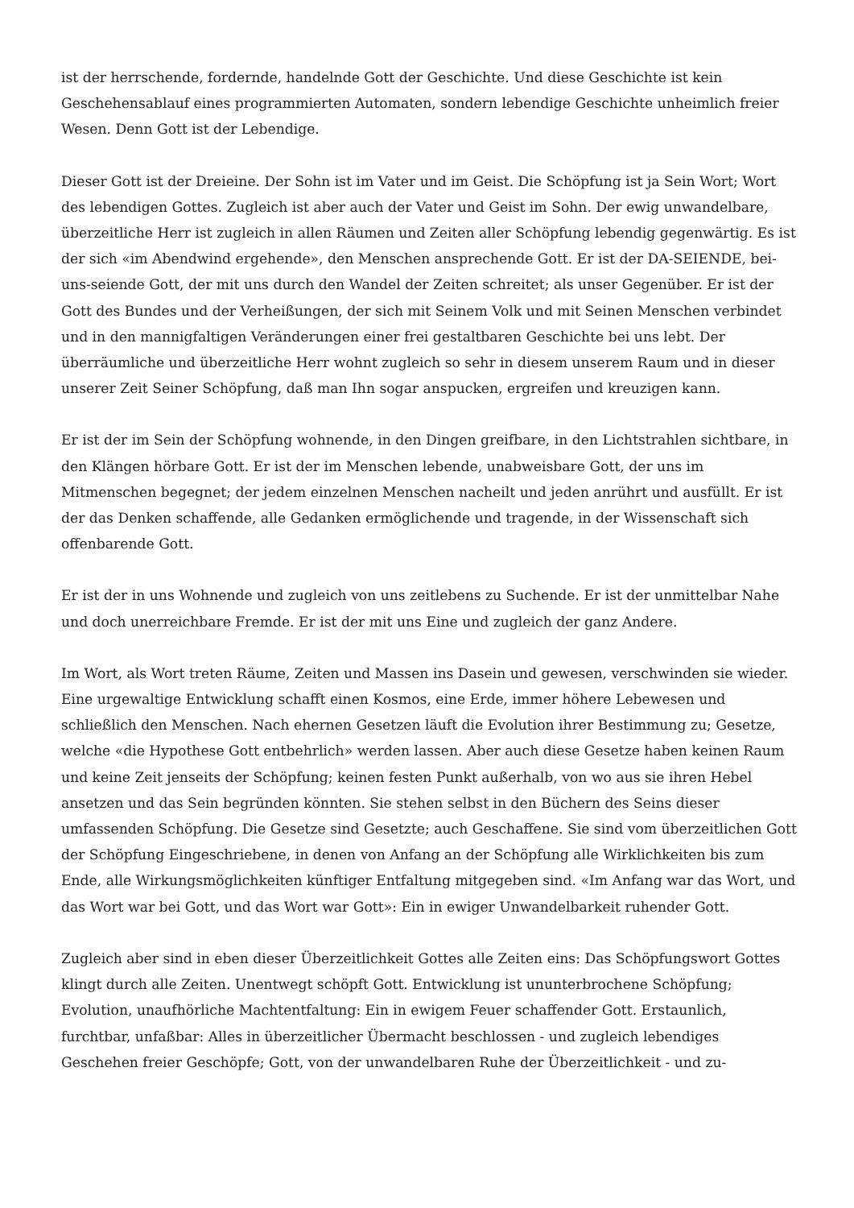ist der herrschende, fordernde, handelnde Gott der Geschichte. Und diese Geschichte ist kein Geschehensablauf eines programmierten Automaten, sondern lebendige Geschichte unheimlich freier Wesen. Denn Gott ist der Lebendige.
Dieser Gott ist der Dreieine. Der Sohn ist im Vater und im Geist. Die Schöpfung ist ja Sein Wort; Wort des lebendigen Gottes. Zugleich ist aber auch der Vater und Geist im Sohn. Der ewig unwandelbare, überzeitliche Herr ist zugleich in allen Räumen und Zeiten aller Schöpfung lebendig gegenwärtig. Es ist der sich «im Abendwind ergehende», den Menschen ansprechende Gott. Er ist der DA-SEIENDE, bei-uns-seiende Gott, der mit uns durch den Wandel der Zeiten schreitet; als unser Gegenüber. Er ist der Gott des Bundes und der Verheißungen, der sich mit Seinem Volk und mit Seinen Menschen verbindet und in den mannigfaltigen Veränderungen einer frei gestaltbaren Geschichte bei uns lebt. Der überräumliche und überzeitliche Herr wohnt zugleich so sehr in diesem unserem Raum und in dieser unserer Zeit Seiner Schöpfung, daß man Ihn sogar anspucken, ergreifen und kreuzigen kann.
Er ist der im Sein der Schöpfung wohnende, in den Dingen greifbare, in den Lichtstrahlen sichtbare, in den Klängen hörbare Gott. Er ist der im Menschen lebende, unabweisbare Gott, der uns im Mitmenschen begegnet; der jedem einzelnen Menschen nacheilt und jeden anrührt und ausfüllt. Er ist der das Denken schaffende, alle Gedanken ermöglichende und tragende, in der Wissenschaft sich offenbarende Gott.
Er ist der in uns Wohnende und zugleich von uns zeitlebens zu Suchende. Er ist der unmittelbar Nahe und doch unerreichbare Fremde. Er ist der mit uns Eine und zugleich der ganz Andere.
Im Wort, als Wort treten Räume, Zeiten und Massen ins Dasein und gewesen, verschwinden sie wieder. Eine urgewaltige Entwicklung schafft einen Kosmos, eine Erde, immer höhere Lebewesen und schließlich den Menschen. Nach ehernen Gesetzen läuft die Evolution ihrer Bestimmung zu; Gesetze, welche «die Hypothese Gott entbehrlich» werden lassen. Aber auch diese Gesetze haben keinen Raum und keine Zeit jenseits der Schöpfung; keinen festen Punkt außerhalb, von wo aus sie ihren Hebel ansetzen und das Sein begründen könnten. Sie stehen selbst in den Büchern des Seins dieser umfassenden Schöpfung. Die Gesetze sind Gesetzte; auch Geschaffene. Sie sind vom überzeitlichen Gott der Schöpfung Eingeschriebene, in denen von Anfang an der Schöpfung alle Wirklichkeiten bis zum Ende, alle Wirkungsmöglichkeiten künftiger Entfaltung mitgegeben sind. «Im Anfang war das Wort, und das Wort war bei Gott, und das Wort war Gott»: Ein in ewiger Unwandelbarkeit ruhender Gott.
Zugleich aber sind in eben dieser Überzeitlichkeit Gottes alle Zeiten eins: Das Schöpfungswort Gottes klingt durch alle Zeiten. Unentwegt schöpft Gott. Entwicklung ist ununterbrochene Schöpfung; Evolution, unaufhörliche Machtentfaltung: Ein in ewigem Feuer schaffender Gott. Erstaunlich, furchtbar, unfaßbar: Alles in überzeitlicher Übermacht beschlossen - und zugleich lebendiges Geschehen freier Geschöpfe; Gott, von der unwandelbaren Ruhe der Überzeitlichkeit - und zu-